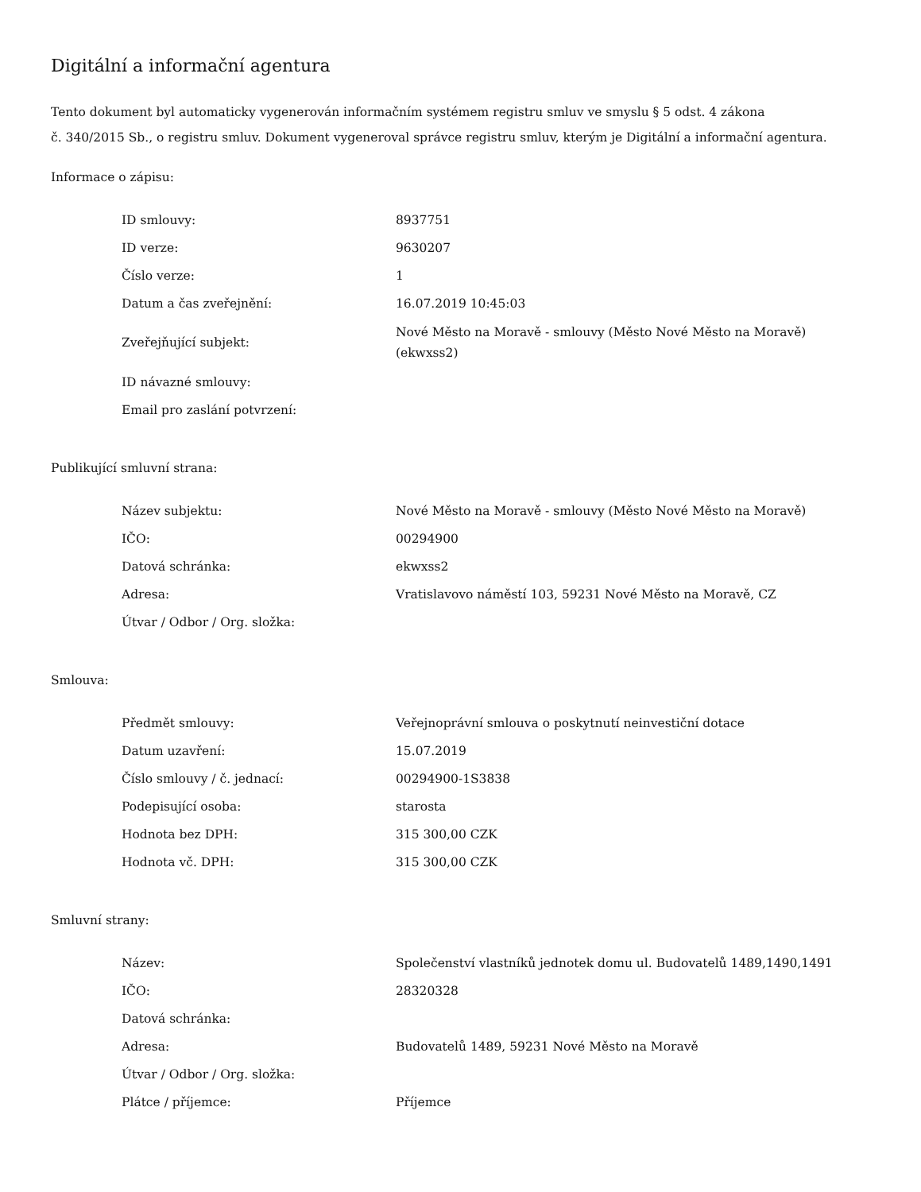Digitální a informační agentura
Tento dokument byl automaticky vygenerován informačním systémem registru smluv ve smyslu § 5 odst. 4 zákona
č. 340/2015 Sb., o registru smluv. Dokument vygeneroval správce registru smluv, kterým je Digitální a informační agentura.
Informace o zápisu:
| ID smlouvy: | 8937751 |
| ID verze: | 9630207 |
| Číslo verze: | 1 |
| Datum a čas zveřejnění: | 16.07.2019 10:45:03 |
| Zveřejňující subjekt: | Nové Město na Moravě - smlouvy (Město Nové Město na Moravě) (ekwxss2) |
| ID návazné smlouvy: | |
| Email pro zaslání potvrzení: | |
Publikující smluvní strana:
| Název subjektu: | Nové Město na Moravě - smlouvy (Město Nové Město na Moravě) |
| IČO: | 00294900 |
| Datová schránka: | ekwxss2 |
| Adresa: | Vratislavovo náměstí 103, 59231 Nové Město na Moravě, CZ |
| Útvar / Odbor / Org. složka: | |
Smlouva:
| Předmět smlouvy: | Veřejnoprávní smlouva o poskytnutí neinvestiční dotace |
| Datum uzavření: | 15.07.2019 |
| Číslo smlouvy / č. jednací: | 00294900-1S3838 |
| Podepisující osoba: | starosta |
| Hodnota bez DPH: | 315 300,00 CZK |
| Hodnota vč. DPH: | 315 300,00 CZK |
Smluvní strany:
| Název: | Společenství vlastníků jednotek domu ul. Budovatelů 1489,1490,1491 |
| IČO: | 28320328 |
| Datová schránka: | |
| Adresa: | Budovatelů 1489, 59231 Nové Město na Moravě |
| Útvar / Odbor / Org. složka: | |
| Plátce / příjemce: | Příjemce |